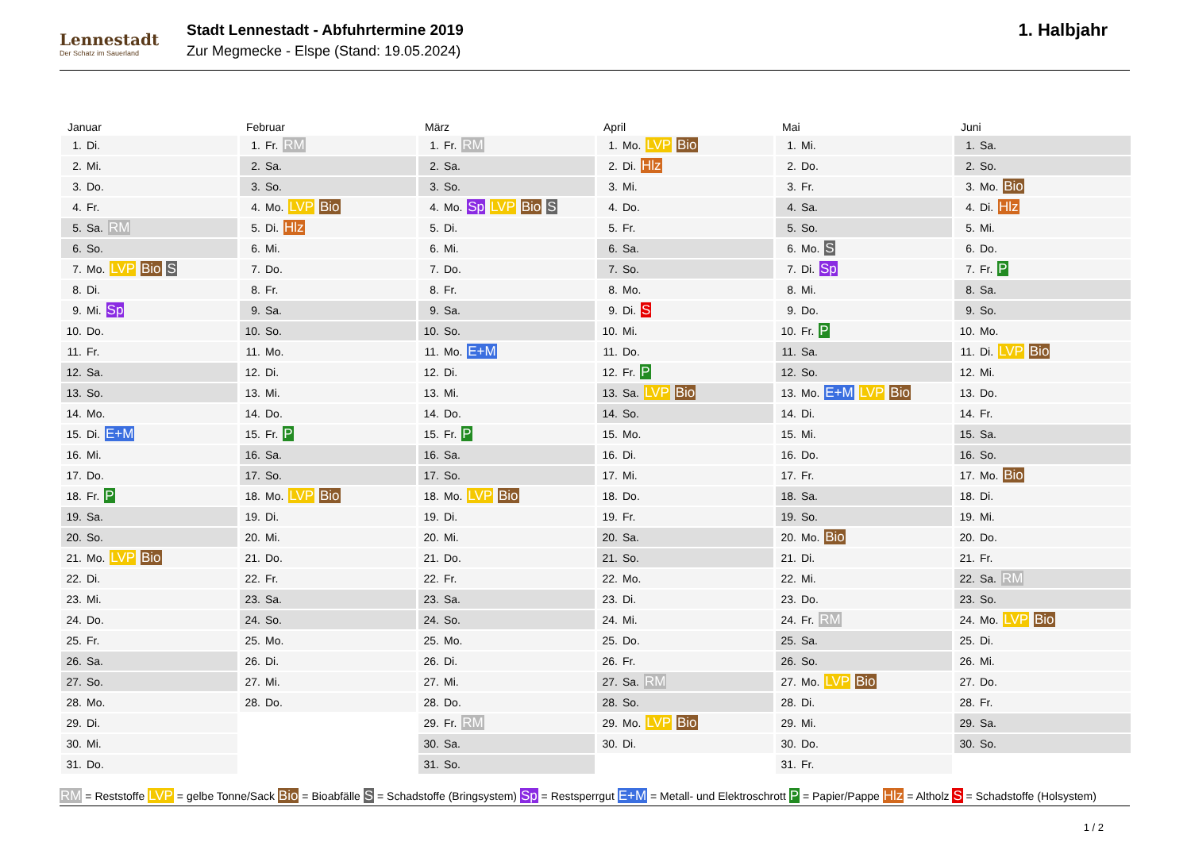Lennestadt
Der Schatz im Sauerland
Stadt Lennestadt - Abfuhrtermine 2019
Zur Megmecke - Elspe (Stand: 19.05.2024)
1. Halbjahr
Januar
| 1. | Di. |
| 2. | Mi. |
| 3. | Do. |
| 4. | Fr. |
| 5. | Sa. RM |
| 6. | So. |
| 7. | Mo. LVP Bio S |
| 8. | Di. |
| 9. | Mi. Sp |
| 10. | Do. |
| 11. | Fr. |
| 12. | Sa. |
| 13. | So. |
| 14. | Mo. |
| 15. | Di. E+M |
| 16. | Mi. |
| 17. | Do. |
| 18. | Fr. P |
| 19. | Sa. |
| 20. | So. |
| 21. | Mo. LVP Bio |
| 22. | Di. |
| 23. | Mi. |
| 24. | Do. |
| 25. | Fr. |
| 26. | Sa. |
| 27. | So. |
| 28. | Mo. |
| 29. | Di. |
| 30. | Mi. |
| 31. | Do. |
Februar
| 1. | Fr. RM |
| 2. | Sa. |
| 3. | So. |
| 4. | Mo. LVP Bio |
| 5. | Di. Hlz |
| 6. | Mi. |
| 7. | Do. |
| 8. | Fr. |
| 9. | Sa. |
| 10. | So. |
| 11. | Mo. |
| 12. | Di. |
| 13. | Mi. |
| 14. | Do. |
| 15. | Fr. P |
| 16. | Sa. |
| 17. | So. |
| 18. | Mo. LVP Bio |
| 19. | Di. |
| 20. | Mi. |
| 21. | Do. |
| 22. | Fr. |
| 23. | Sa. |
| 24. | So. |
| 25. | Mo. |
| 26. | Di. |
| 27. | Mi. |
| 28. | Do. |
März
| 1. | Fr. RM |
| 2. | Sa. |
| 3. | So. |
| 4. | Mo. Sp LVP Bio S |
| 5. | Di. |
| 6. | Mi. |
| 7. | Do. |
| 8. | Fr. |
| 9. | Sa. |
| 10. | So. |
| 11. | Mo. E+M |
| 12. | Di. |
| 13. | Mi. |
| 14. | Do. |
| 15. | Fr. P |
| 16. | Sa. |
| 17. | So. |
| 18. | Mo. LVP Bio |
| 19. | Di. |
| 20. | Mi. |
| 21. | Do. |
| 22. | Fr. |
| 23. | Sa. |
| 24. | So. |
| 25. | Mo. |
| 26. | Di. |
| 27. | Mi. |
| 28. | Do. |
| 29. | Fr. RM |
| 30. | Sa. |
| 31. | So. |
April
| 1. | Mo. LVP Bio |
| 2. | Di. Hlz |
| 3. | Mi. |
| 4. | Do. |
| 5. | Fr. |
| 6. | Sa. |
| 7. | So. |
| 8. | Mo. |
| 9. | Di. S |
| 10. | Mi. |
| 11. | Do. |
| 12. | Fr. P |
| 13. | Sa. LVP Bio |
| 14. | So. |
| 15. | Mo. |
| 16. | Di. |
| 17. | Mi. |
| 18. | Do. |
| 19. | Fr. |
| 20. | Sa. |
| 21. | So. |
| 22. | Mo. |
| 23. | Di. |
| 24. | Mi. |
| 25. | Do. |
| 26. | Fr. |
| 27. | Sa. RM |
| 28. | So. |
| 29. | Mo. LVP Bio |
| 30. | Di. |
Mai
| 1. | Mi. |
| 2. | Do. |
| 3. | Fr. |
| 4. | Sa. |
| 5. | So. |
| 6. | Mo. S |
| 7. | Di. Sp |
| 8. | Mi. |
| 9. | Do. |
| 10. | Fr. P |
| 11. | Sa. |
| 12. | So. |
| 13. | Mo. E+M LVP Bio |
| 14. | Di. |
| 15. | Mi. |
| 16. | Do. |
| 17. | Fr. |
| 18. | Sa. |
| 19. | So. |
| 20. | Mo. Bio |
| 21. | Di. |
| 22. | Mi. |
| 23. | Do. |
| 24. | Fr. RM |
| 25. | Sa. |
| 26. | So. |
| 27. | Mo. LVP Bio |
| 28. | Di. |
| 29. | Mi. |
| 30. | Do. |
| 31. | Fr. |
Juni
| 1. | Sa. |
| 2. | So. |
| 3. | Mo. Bio |
| 4. | Di. Hlz |
| 5. | Mi. |
| 6. | Do. |
| 7. | Fr. P |
| 8. | Sa. |
| 9. | So. |
| 10. | Mo. |
| 11. | Di. LVP Bio |
| 12. | Mi. |
| 13. | Do. |
| 14. | Fr. |
| 15. | Sa. |
| 16. | So. |
| 17. | Mo. Bio |
| 18. | Di. |
| 19. | Mi. |
| 20. | Do. |
| 21. | Fr. |
| 22. | Sa. RM |
| 23. | So. |
| 24. | Mo. LVP Bio |
| 25. | Di. |
| 26. | Mi. |
| 27. | Do. |
| 28. | Fr. |
| 29. | Sa. |
| 30. | So. |
RM = Reststoffe LVP = gelbe Tonne/Sack Bio = Bioabfälle S = Schadstoffe (Bringsystem) Sp = Restsperrgut E+M = Metall- und Elektroschrott P = Papier/Pappe Hlz = Altholz S = Schadstoffe (Holsystem)
1 / 2